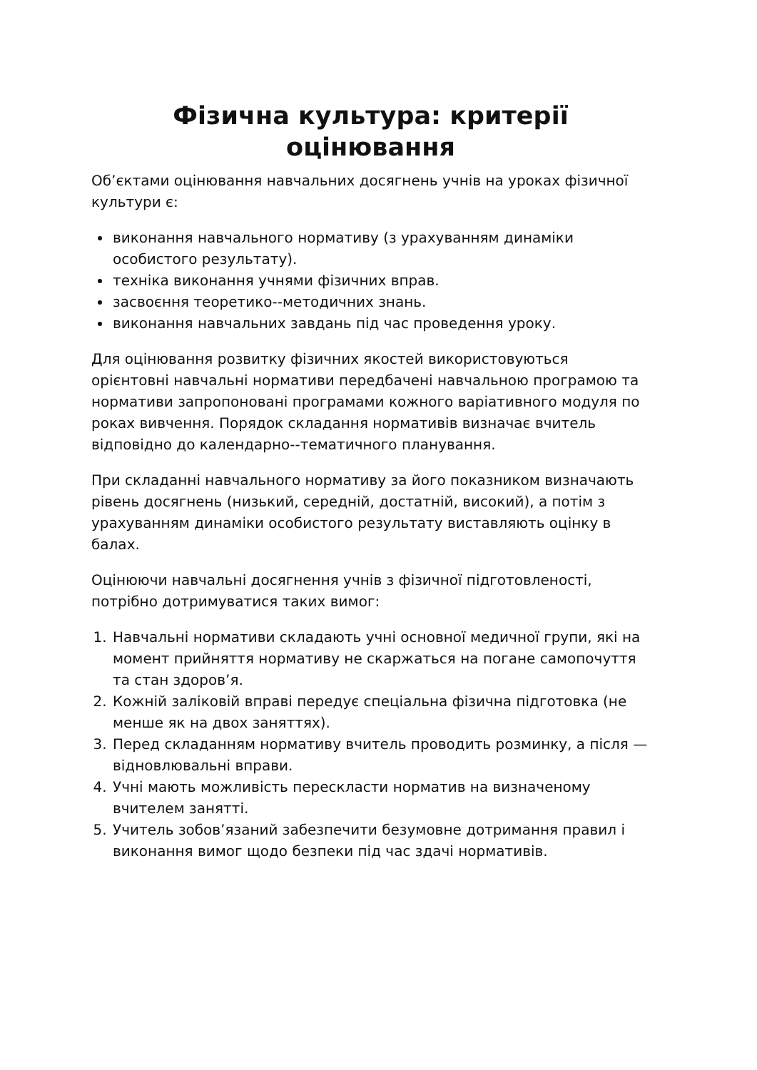Фізична культура: критерії оцінювання
Об’єктами оцінювання навчальних досягнень учнів на уроках фізичної культури є:
виконання навчального нормативу (з урахуванням динаміки особистого результату).
техніка виконання учнями фізичних вправ.
засвоєння теоретико--методичних знань.
виконання навчальних завдань під час проведення уроку.
Для оцінювання розвитку фізичних якостей використовуються орієнтовні навчальні нормативи передбачені навчальною програмою та нормативи запропоновані програмами кожного варіативного модуля по роках вивчення. Порядок складання нормативів визначає вчитель відповідно до календарно--тематичного планування.
При складанні навчального нормативу за його показником визначають рівень досягнень (низький, середній, достатній, високий), а потім з урахуванням динаміки особистого результату виставляють оцінку в балах.
Оцінюючи навчальні досягнення учнів з фізичної підготовленості, потрібно дотримуватися таких вимог:
1. Навчальні нормативи складають учні основної медичної групи, які на момент прийняття нормативу не скаржаться на погане самопочуття та стан здоров’я.
2. Кожній заліковій вправі передує спеціальна фізична підготовка (не менше як на двох заняттях).
3. Перед складанням нормативу вчитель проводить розминку, а після — відновлювальні вправи.
4. Учні мають можливість перескласти норматив на визначеному вчителем занятті.
5. Учитель зобов’язаний забезпечити безумовне дотримання правил і виконання вимог щодо безпеки під час здачі нормативів.